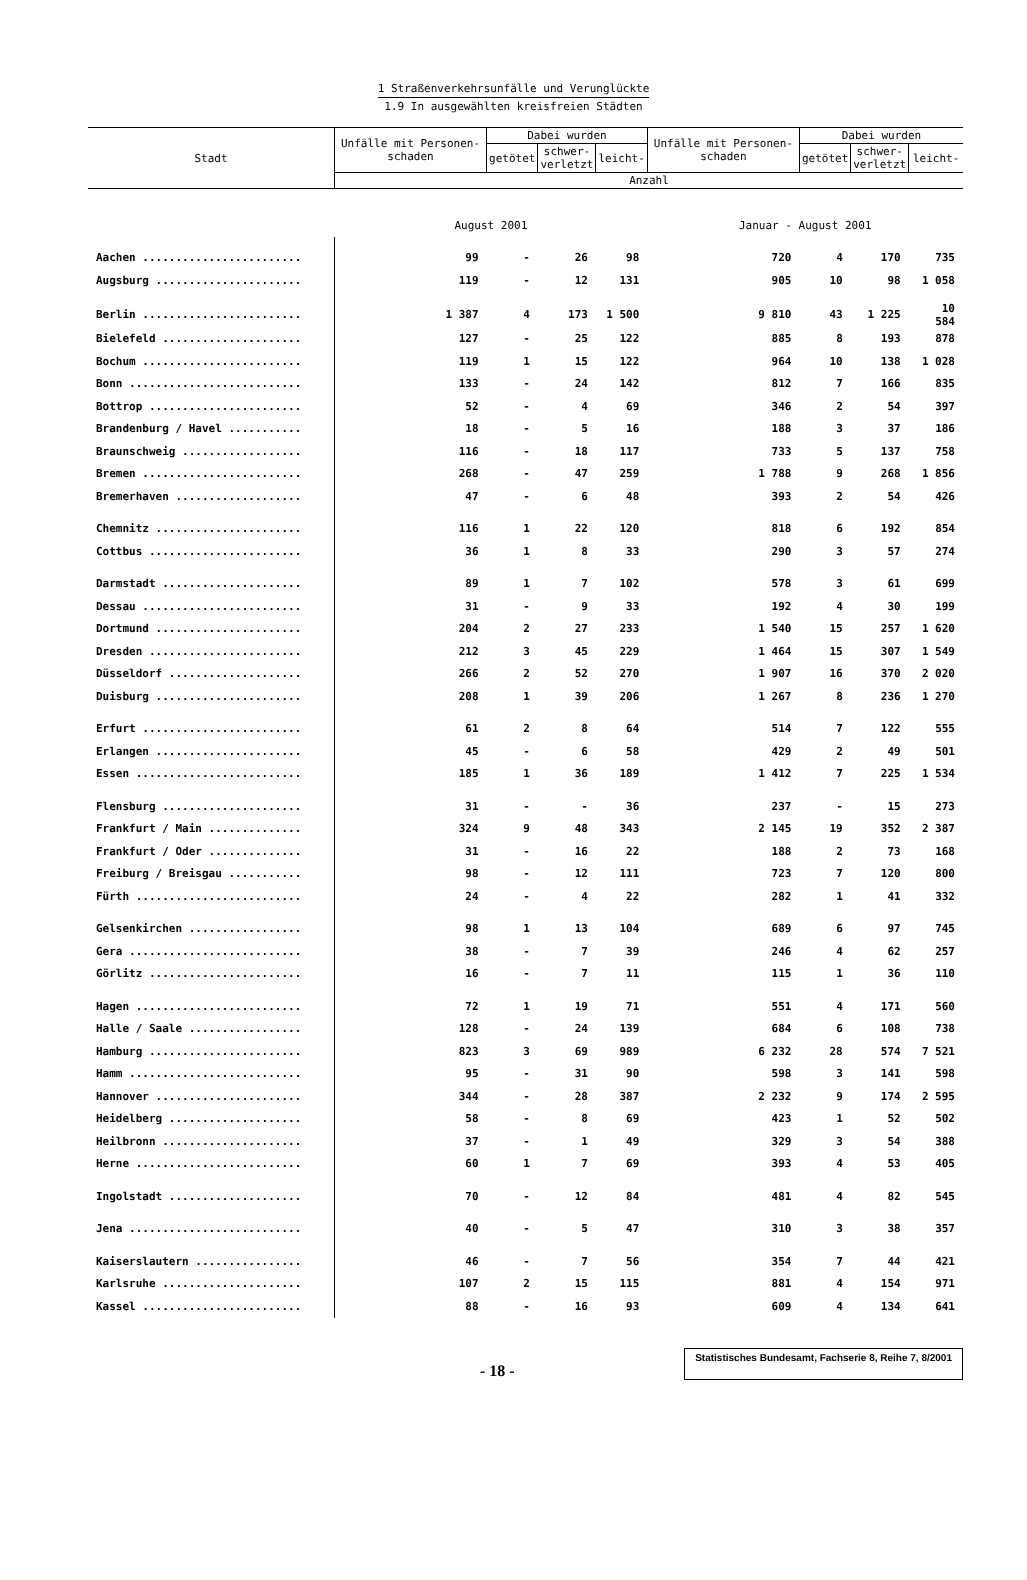1 Straßenverkehrsunfälle und Verunglückte
1.9 In ausgewählten kreisfreien Städten
| Stadt | Unfälle mit Personen-schaden | Dabei wurden | | | Unfälle mit Personen-schaden | Dabei wurden | | |
| --- | --- | --- | --- | --- | --- | --- | --- | --- |
| | | getötet | schwer- verletzt | leicht- | | getötet | schwer- verletzt | leicht- |
| | Anzahl | | | | | | | |
| | August 2001 | | | | Januar - August 2001 | | | |
| Aachen ........................ | 99 | - | 26 | 98 | 720 | 4 | 170 | 735 |
| Augsburg ...................... | 119 | - | 12 | 131 | 905 | 10 | 98 | 1 058 |
| Berlin ........................ | 1 387 | 4 | 173 | 1 500 | 9 810 | 43 | 1 225 | 10 584 |
| Bielefeld ..................... | 127 | - | 25 | 122 | 885 | 8 | 193 | 878 |
| Bochum ........................ | 119 | 1 | 15 | 122 | 964 | 10 | 138 | 1 028 |
| Bonn .......................... | 133 | - | 24 | 142 | 812 | 7 | 166 | 835 |
| Bottrop ....................... | 52 | - | 4 | 69 | 346 | 2 | 54 | 397 |
| Brandenburg / Havel ........... | 18 | - | 5 | 16 | 188 | 3 | 37 | 186 |
| Braunschweig .................. | 116 | - | 18 | 117 | 733 | 5 | 137 | 758 |
| Bremen ........................ | 268 | - | 47 | 259 | 1 788 | 9 | 268 | 1 856 |
| Bremerhaven ................... | 47 | - | 6 | 48 | 393 | 2 | 54 | 426 |
| Chemnitz ...................... | 116 | 1 | 22 | 120 | 818 | 6 | 192 | 854 |
| Cottbus ....................... | 36 | 1 | 8 | 33 | 290 | 3 | 57 | 274 |
| Darmstadt ..................... | 89 | 1 | 7 | 102 | 578 | 3 | 61 | 699 |
| Dessau ........................ | 31 | - | 9 | 33 | 192 | 4 | 30 | 199 |
| Dortmund ...................... | 204 | 2 | 27 | 233 | 1 540 | 15 | 257 | 1 620 |
| Dresden ....................... | 212 | 3 | 45 | 229 | 1 464 | 15 | 307 | 1 549 |
| Düsseldorf .................... | 266 | 2 | 52 | 270 | 1 907 | 16 | 370 | 2 020 |
| Duisburg ...................... | 208 | 1 | 39 | 206 | 1 267 | 8 | 236 | 1 270 |
| Erfurt ........................ | 61 | 2 | 8 | 64 | 514 | 7 | 122 | 555 |
| Erlangen ...................... | 45 | - | 6 | 58 | 429 | 2 | 49 | 501 |
| Essen ......................... | 185 | 1 | 36 | 189 | 1 412 | 7 | 225 | 1 534 |
| Flensburg ..................... | 31 | - | - | 36 | 237 | - | 15 | 273 |
| Frankfurt / Main .............. | 324 | 9 | 48 | 343 | 2 145 | 19 | 352 | 2 387 |
| Frankfurt / Oder .............. | 31 | - | 16 | 22 | 188 | 2 | 73 | 168 |
| Freiburg / Breisgau ........... | 98 | - | 12 | 111 | 723 | 7 | 120 | 800 |
| Fürth ......................... | 24 | - | 4 | 22 | 282 | 1 | 41 | 332 |
| Gelsenkirchen ................. | 98 | 1 | 13 | 104 | 689 | 6 | 97 | 745 |
| Gera .......................... | 38 | - | 7 | 39 | 246 | 4 | 62 | 257 |
| Görlitz ....................... | 16 | - | 7 | 11 | 115 | 1 | 36 | 110 |
| Hagen ......................... | 72 | 1 | 19 | 71 | 551 | 4 | 171 | 560 |
| Halle / Saale ................. | 128 | - | 24 | 139 | 684 | 6 | 108 | 738 |
| Hamburg ....................... | 823 | 3 | 69 | 989 | 6 232 | 28 | 574 | 7 521 |
| Hamm .......................... | 95 | - | 31 | 90 | 598 | 3 | 141 | 598 |
| Hannover ...................... | 344 | - | 28 | 387 | 2 232 | 9 | 174 | 2 595 |
| Heidelberg .................... | 58 | - | 8 | 69 | 423 | 1 | 52 | 502 |
| Heilbronn ..................... | 37 | - | 1 | 49 | 329 | 3 | 54 | 388 |
| Herne ......................... | 60 | 1 | 7 | 69 | 393 | 4 | 53 | 405 |
| Ingolstadt .................... | 70 | - | 12 | 84 | 481 | 4 | 82 | 545 |
| Jena .......................... | 40 | - | 5 | 47 | 310 | 3 | 38 | 357 |
| Kaiserslautern ................ | 46 | - | 7 | 56 | 354 | 7 | 44 | 421 |
| Karlsruhe ..................... | 107 | 2 | 15 | 115 | 881 | 4 | 154 | 971 |
| Kassel ........................ | 88 | - | 16 | 93 | 609 | 4 | 134 | 641 |
- 18 -
Statistisches Bundesamt, Fachserie 8, Reihe 7, 8/2001